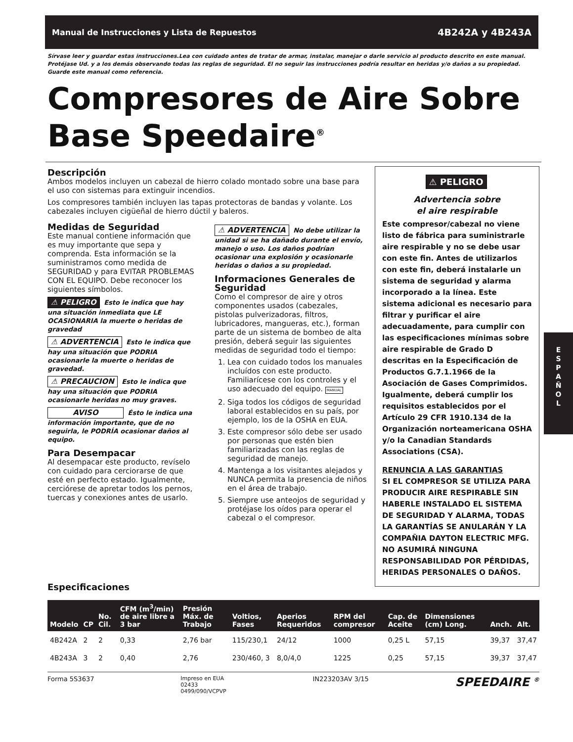Manual de Instrucciones y Lista de Repuestos 4B242A y 4B243A
Sírvase leer y guardar estas instrucciones.Lea con cuidado antes de tratar de armar, instalar, manejar o darle servicio al producto descrito en este manual. Protéjase Ud. y a los demás observando todas las reglas de seguridad. El no seguir las instrucciones podría resultar en heridas y/o daños a su propiedad. Guarde este manual como referencia.
Compresores de Aire Sobre Base Speedaire<sup>®</sup>
Descripción
Ambos modelos incluyen un cabezal de hierro colado montado sobre una base para el uso con sistemas para extinguir incendios.
Los compresores también incluyen las tapas protectoras de bandas y volante. Los cabezales incluyen cigüeñal de hierro dúctil y baleros.
Medidas de Seguridad
Este manual contiene información que es muy importante que sepa y comprenda. Esta información se la suministramos como medida de SEGURIDAD y para EVITAR PROBLEMAS CON EL EQUIPO. Debe reconocer los siguientes símbolos.
⚠ PELIGRO Esto le indica que hay una situación inmediata que LE OCASIONARIA la muerte o heridas de gravedad
⚠ ADVERTENCIA Esto le indica que hay una situación que PODRIA ocasionarle la muerte o heridas de gravedad.
⚠ PRECAUCION Esto le indica que hay una situación que PODRIA ocasionarle heridas no muy graves.
AVISO Ésto le indica una información importante, que de no seguirla, le PODRÍA ocasionar daños al equipo.
Para Desempacar
Al desempacar este producto, revíselo con cuidado para cerciorarse de que esté en perfecto estado. Igualmente, cerciórese de apretar todos los pernos, tuercas y conexiones antes de usarlo.
⚠ ADVERTENCIA No debe utilizar la unidad si se ha dañado durante el envío, manejo o uso. Los daños podrían ocasionar una explosión y ocasionarle heridas o daños a su propiedad.
Informaciones Generales de Seguridad
Como el compresor de aire y otros componentes usados (cabezales, pistolas pulverizadoras, filtros, lubricadores, mangueras, etc.), forman parte de un sistema de bombeo de alta presión, deberá seguir las siguientes medidas de seguridad todo el tiempo:
1. Lea con cuidado todos los manuales incluídos con este producto. Familiarícese con los controles y el uso adecuado del equipo. MANUAL
2. Siga todos los códigos de seguridad laboral establecidos en su país, por ejemplo, los de la OSHA en EUA.
3. Este compresor sólo debe ser usado por personas que estén bien familiarizadas con las reglas de seguridad de manejo.
4. Mantenga a los visitantes alejados y NUNCA permita la presencia de niños en el área de trabajo.
5. Siempre use anteojos de seguridad y protéjase los oídos para operar el cabezal o el compresor.
⚠ PELIGRO
Advertencia sobre
el aire respirable
Este compresor/cabezal no viene listo de fábrica para suministrarle aire respirable y no se debe usar con este fin. Antes de utilizarlos con este fin, deberá instalarle un sistema de seguridad y alarma incorporado a la línea. Este sistema adicional es necesario para filtrar y purificar el aire adecuadamente, para cumplir con las especificaciones mínimas sobre aire respirable de Grado D descritas en la Especificación de Productos G.7.1.1966 de la Asociación de Gases Comprimidos. Igualmente, deberá cumplir los requisitos establecidos por el Artículo 29 CFR 1910.134 de la Organización norteamericana OSHA y/o la Canadian Standards Associations (CSA).
RENUNCIA A LAS GARANTIAS
SI EL COMPRESOR SE UTILIZA PARA PRODUCIR AIRE RESPIRABLE SIN HABERLE INSTALADO EL SISTEMA DE SEGURIDAD Y ALARMA, TODAS LA GARANTÍAS SE ANULARÁN Y LA COMPAÑIA DAYTON ELECTRIC MFG. NO ASUMIRÁ NINGUNA RESPONSABILIDAD POR PÉRDIDAS, HERIDAS PERSONALES O DAÑOS.
Especificaciones
| Modelo | CP | No. Cil. | CFM (m<sup>3</sup>/min) de aire libre a 3 bar | Presión Máx. de Trabajo | Voltios, Fases | Aperios Requeridos | RPM del compresor | Cap. de Aceite | Dimensiones (cm) Long. | Anch. | Alt. |
| --- | --- | --- | --- | --- | --- | --- | --- | --- | --- | --- | --- |
| 4B242A | 2 | 2 | 0,33 | 2,76 bar | 115/230,1 | 24/12 | 1000 | 0,25 L | 57,15 | 39,37 | 37,47 |
| 4B243A | 3 | 2 | 0,40 | 2,76 | 230/460, 3 | 8,0/4,0 | 1225 | 0,25 | 57,15 | 39,37 | 37,47 |
Forma 5S3637 Impreso en EUA
02433
0499/090/VCPVP IN223203AV 3/15 SPEEDAIRE <sup>®</sup>
E
S
P
A
Ñ
O
L